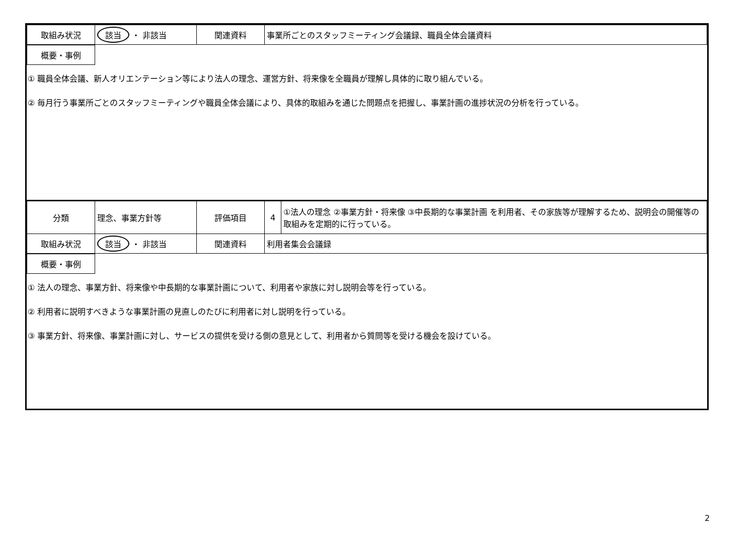| 取組み状況 | 該当 ・ 非該当 | 関連資料 | 事業所ごとのスタッフミーティング会議録、職員全体会議資料 |
| 概要・事例 | |
① 職員全体会議、新人オリエンテーション等により法人の理念、運営方針、将来像を全職員が理解し具体的に取り組んでいる。
② 毎月行う事業所ごとのスタッフミーティングや職員全体会議により、具体的取組みを通じた問題点を把握し、事業計画の進捗状況の分析を行っている。
| 分類 | 理念、事業方針等 | 評価項目 | 4 | ①法人の理念 ②事業方針・将来像 ③中長期的な事業計画 を利用者、その家族等が理解するため、説明会の開催等の取組みを定期的に行っている。 |
| 取組み状況 | 該当 ・ 非該当 | 関連資料 | 利用者集会会議録 | |
| 概要・事例 | |
① 法人の理念、事業方針、将来像や中長期的な事業計画について、利用者や家族に対し説明会等を行っている。
② 利用者に説明すべきような事業計画の見直しのたびに利用者に対し説明を行っている。
③ 事業方針、将来像、事業計画に対し、サービスの提供を受ける側の意見として、利用者から質問等を受ける機会を設けている。
2